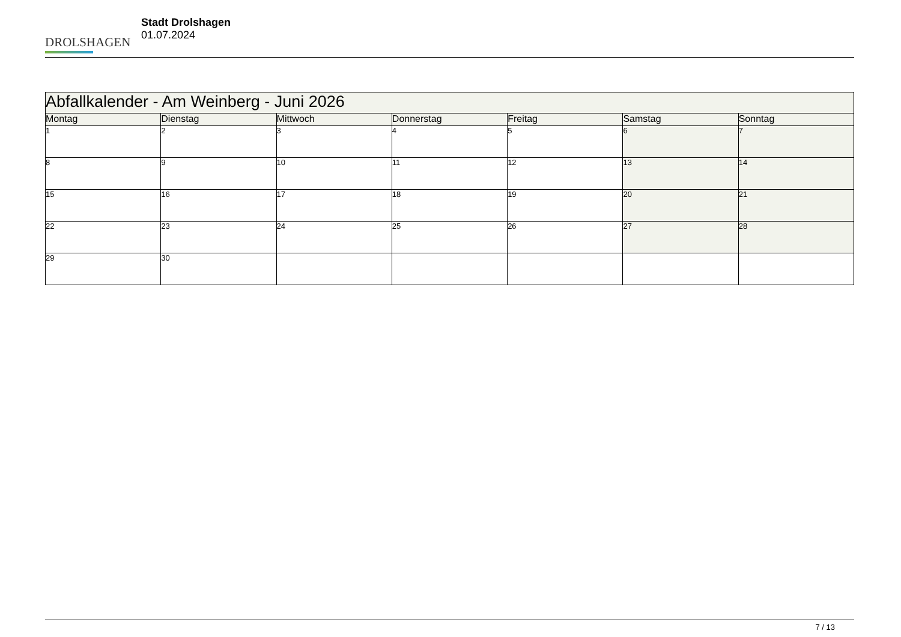DROLSHAGEN
Stadt Drolshagen
01.07.2024
| Abfallkalender - Am Weinberg - Juni 2026 | | | | | | |
| --- | --- | --- | --- | --- | --- | --- |
| Montag | Dienstag | Mittwoch | Donnerstag | Freitag | Samstag | Sonntag |
| 1 | 2 | 3 | 4 | 5 | 6 | 7 |
| 8 | 9 | 10 | 11 | 12 | 13 | 14 |
| 15 | 16 | 17 | 18 | 19 | 20 | 21 |
| 22 | 23 | 24 | 25 | 26 | 27 | 28 |
| 29 | 30 | | | | | |
7 / 13